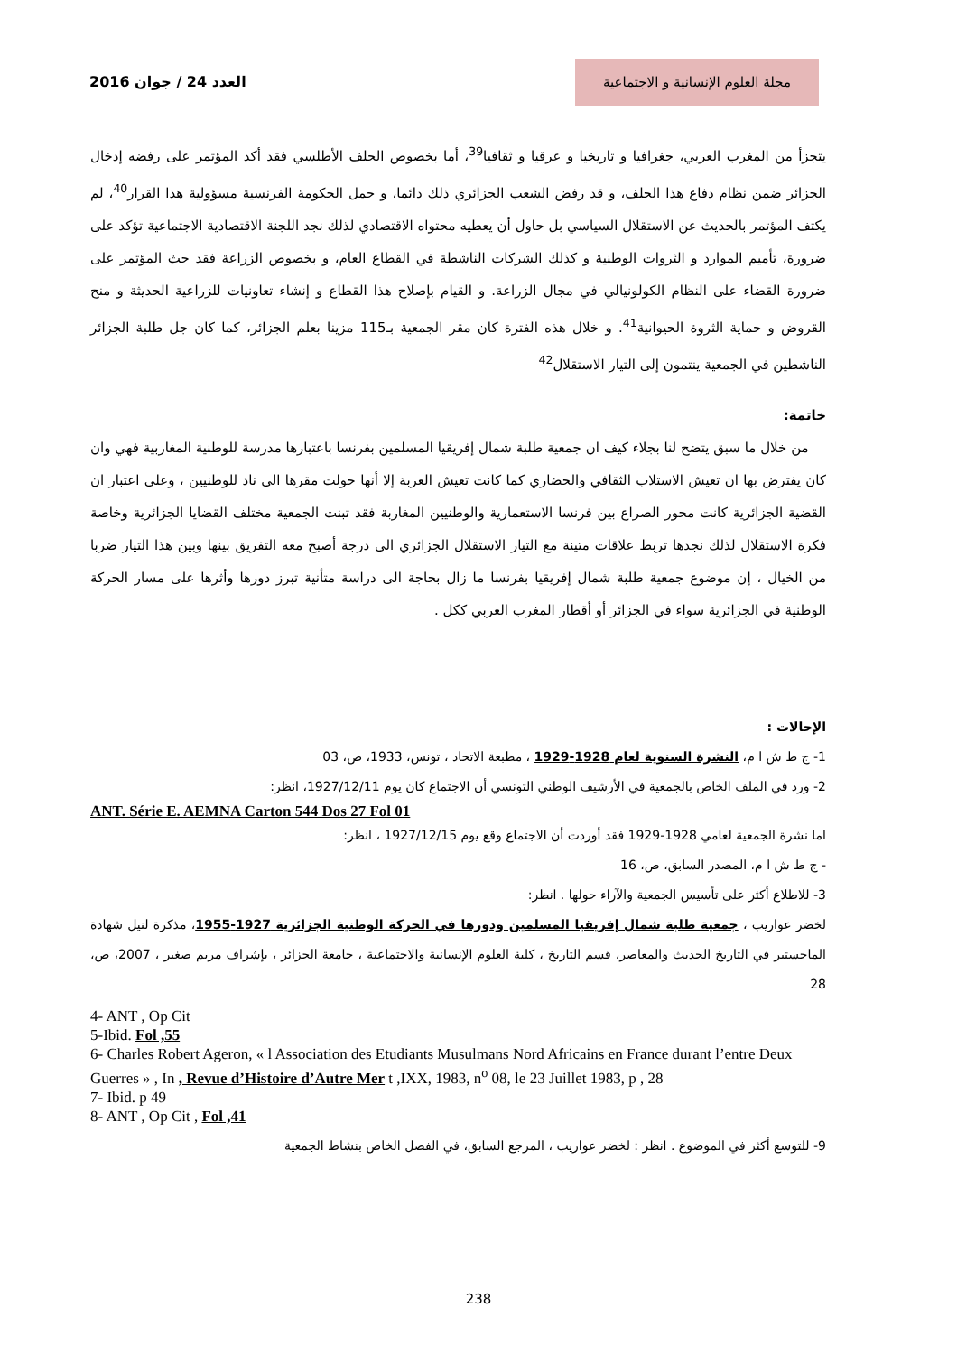مجلة العلوم الإنسانية و الاجتماعية
العدد 24 / جوان 2016
يتجزأ من المغرب العربي، جغرافيا و تاريخيا و عرقيا و ثقافيا<sup>39</sup>، أما بخصوص الحلف الأطلسي فقد أكد المؤتمر على رفضه إدخال الجزائر ضمن نظام دفاع هذا الحلف، و قد رفض الشعب الجزائري ذلك دائما، و حمل الحكومة الفرنسية مسؤولية هذا القرار<sup>40</sup>، لم يكتف المؤتمر بالحديث عن الاستقلال السياسي بل حاول أن يعطيه محتواه الاقتصادي لذلك نجد اللجنة الاقتصادية الاجتماعية تؤكد على ضرورة، تأميم الموارد و الثروات الوطنية و كذلك الشركات الناشطة في القطاع العام، و بخصوص الزراعة فقد حث المؤتمر على ضرورة القضاء على النظام الكولونيالي في مجال الزراعة. و القيام بإصلاح هذا القطاع و إنشاء تعاونيات للزراعية الحديثة و منح القروض و حماية الثروة الحيوانية<sup>41</sup>. و خلال هذه الفترة كان مقر الجمعية بـ115 مزينا بعلم الجزائر، كما كان جل طلبة الجزائر الناشطين في الجمعية ينتمون إلى التيار الاستقلال<sup>42</sup>
خاتمة:
من خلال ما سبق يتضح لنا بجلاء كيف ان جمعية طلبة شمال إفريقيا المسلمين بفرنسا باعتبارها مدرسة للوطنية المغاربية فهي وان كان يفترض بها ان تعيش الاستلاب الثقافي والحضاري كما كانت تعيش الغربة إلا أنها حولت مقرها الى ناد للوطنيين ، وعلى اعتبار ان القضية الجزائرية كانت محور الصراع بين فرنسا الاستعمارية والوطنيين المغاربة فقد تبنت الجمعية مختلف القضايا الجزائرية وخاصة فكرة الاستقلال لذلك نجدها تربط علاقات متينة مع التيار الاستقلال الجزائري الى درجة أصبح معه التفريق بينها وبين هذا التيار ضربا من الخيال ، إن موضوع جمعية طلبة شمال إفريقيا بفرنسا ما زال بحاجة الى دراسة متأنية تبرز دورها وأثرها على مسار الحركة الوطنية في الجزائرية سواء في الجزائر أو أقطار المغرب العربي ككل .
الإحالات :
1- ج ط ش ا م، النشرة السنوية لعام 1928-1929 ، مطبعة الاتحاد ، تونس، 1933، ص، 03
2- ورد في الملف الخاص بالجمعية في الأرشيف الوطني التونسي أن الاجتماع كان يوم 1927/12/11، انظر:
ANT. Série E. AEMNA Carton 544 Dos 27 Fol 01
اما نشرة الجمعية لعامي 1928-1929 فقد أوردت أن الاجتماع وقع يوم 1927/12/15 ، انظر:
- ج ط ش ا م، المصدر السابق، ص، 16
3- للاطلاع أكثر على تأسيس الجمعية والآراء حولها . انظر:
لخضر عواريب ، جمعية طلبة شمال إفريقيا المسلمين ودورها في الحركة الوطنية الجزائرية 1927-1955، مذكرة لنيل شهادة الماجستير في التاريخ الحديث والمعاصر، قسم التاريخ ، كلية العلوم الإنسانية والاجتماعية ، جامعة الجزائر ، بإشراف مريم صغير ، 2007، ص، 28
4- ANT , Op Cit
5-Ibid. Fol ,55
6- Charles Robert Ageron, « l Association des Etudiants Musulmans Nord Africains en France durant l’entre Deux Guerres » , In , Revue d’Histoire d’Autre Mer t ,IXX, 1983, n<sup>o</sup> 08, le 23 Juillet 1983, p , 28
7- Ibid. p 49
8- ANT , Op Cit , Fol ,41
9- للتوسع أكثر في الموضوع . انظر : لخضر عواريب ، المرجع السابق، في الفصل الخاص بنشاط الجمعية
238